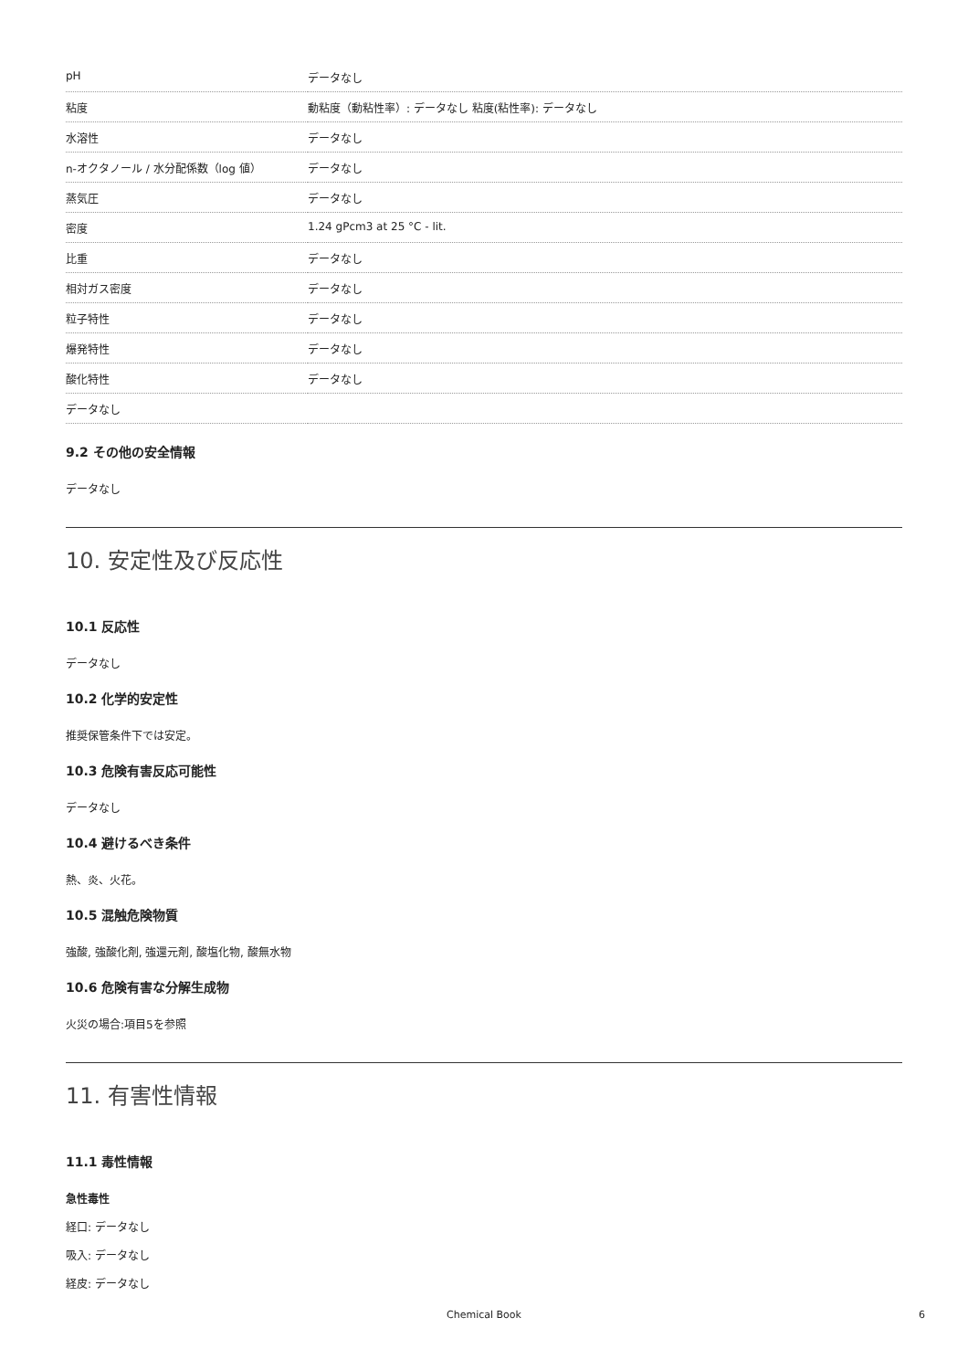| pH | データなし |
| 粘度 | 動粘度（動粘性率）: データなし 粘度(粘性率): データなし |
| 水溶性 | データなし |
| n-オクタノール / 水分配係数（log 値） | データなし |
| 蒸気圧 | データなし |
| 密度 | 1.24 gPcm3 at 25 °C - lit. |
| 比重 | データなし |
| 相対ガス密度 | データなし |
| 粒子特性 | データなし |
| 爆発特性 | データなし |
| 酸化特性 | データなし |
| データなし | |
9.2 その他の安全情報
データなし
10. 安定性及び反応性
10.1 反応性
データなし
10.2 化学的安定性
推奨保管条件下では安定。
10.3 危険有害反応可能性
データなし
10.4 避けるべき条件
熱、炎、火花。
10.5 混触危険物質
強酸, 強酸化剤, 強還元剤, 酸塩化物, 酸無水物
10.6 危険有害な分解生成物
火災の場合:項目5を参照
11. 有害性情報
11.1 毒性情報
急性毒性
経口: データなし
吸入: データなし
経皮: データなし
Chemical Book
6